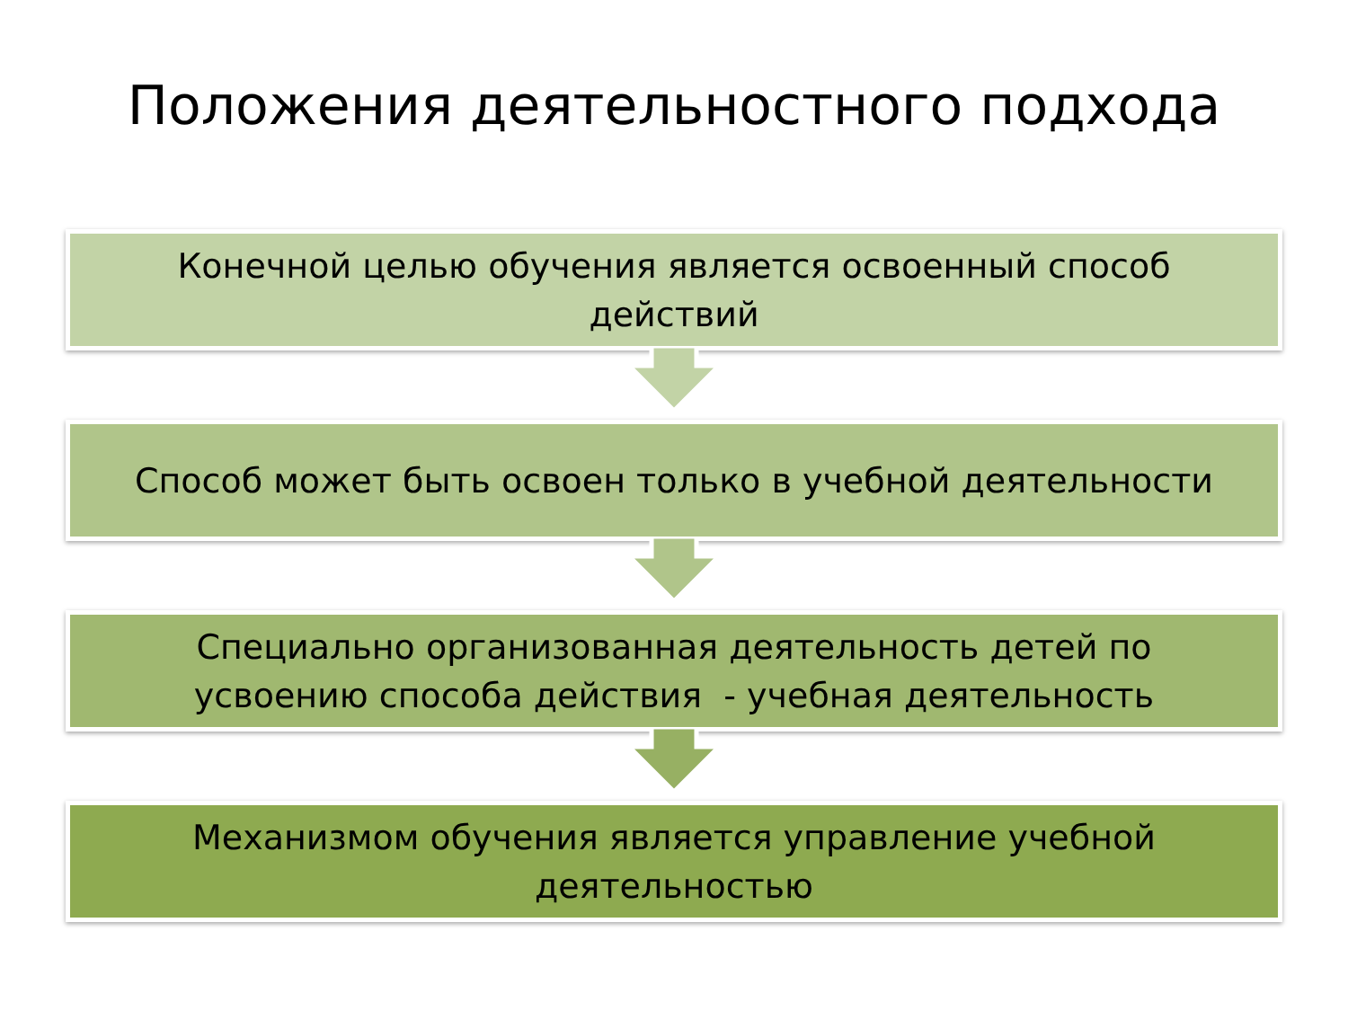Положения деятельностного подхода
Конечной целью обучения является освоенный способ
действий
Способ может быть освоен только в учебной деятельности
Специально организованная деятельность детей по
усвоению способа действия - учебная деятельность
Механизмом обучения является управление учебной
деятельностью